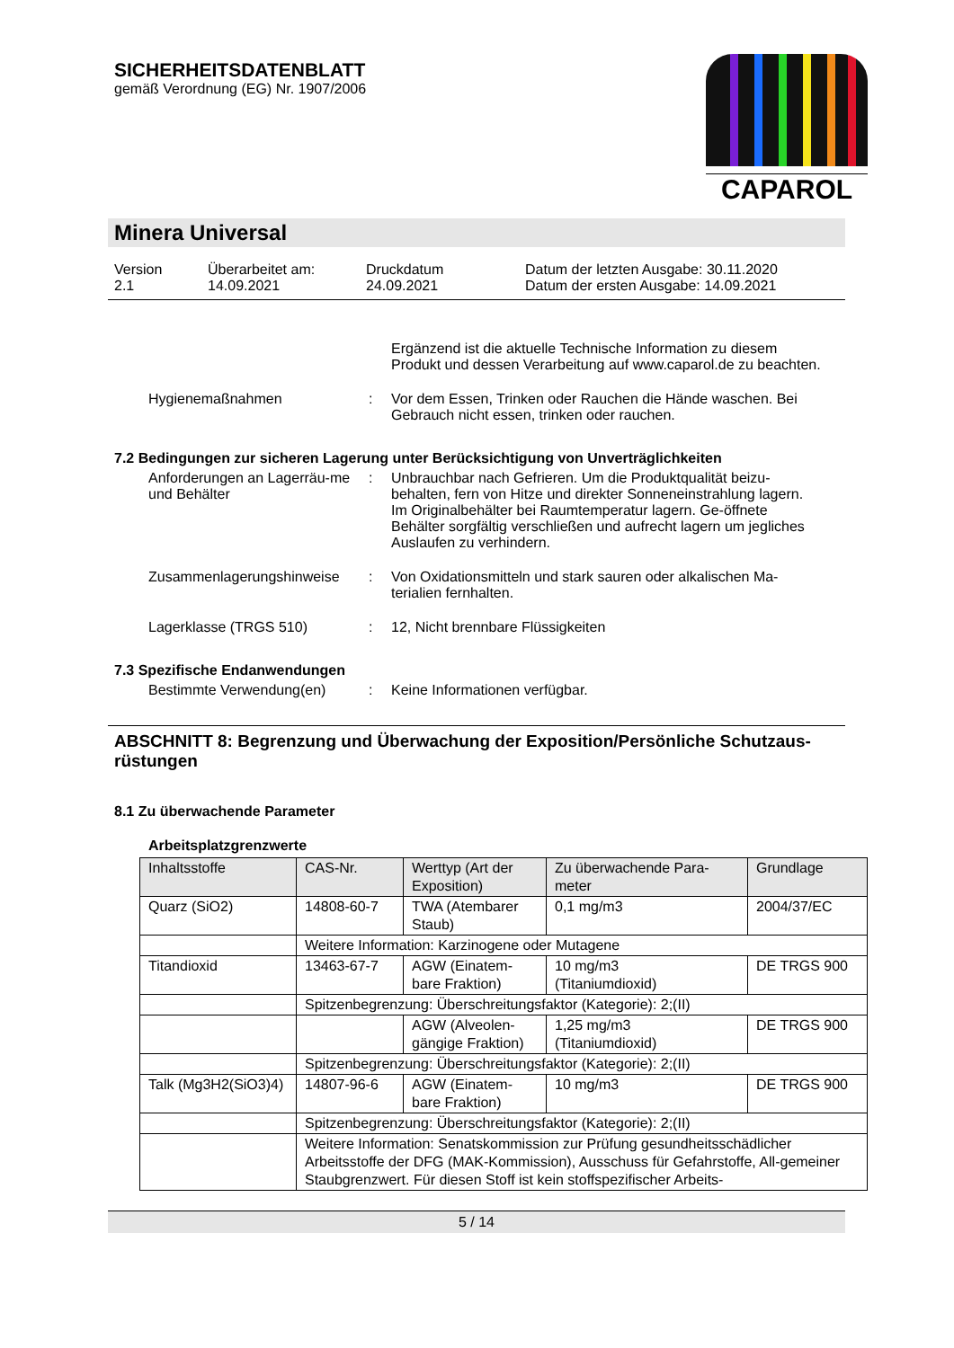SICHERHEITSDATENBLATT
gemäß Verordnung (EG) Nr. 1907/2006
CAPAROL
Minera Universal
Version
2.1
Überarbeitet am:
14.09.2021
Druckdatum
24.09.2021
Datum der letzten Ausgabe: 30.11.2020
Datum der ersten Ausgabe: 14.09.2021
Ergänzend ist die aktuelle Technische Information zu diesem Produkt und dessen Verarbeitung auf www.caparol.de zu beachten.
Hygienemaßnahmen : Vor dem Essen, Trinken oder Rauchen die Hände waschen. Bei Gebrauch nicht essen, trinken oder rauchen.
7.2 Bedingungen zur sicheren Lagerung unter Berücksichtigung von Unverträglichkeiten
Anforderungen an Lagerräu-me und Behälter
: Unbrauchbar nach Gefrieren. Um die Produktqualität beizu-behalten, fern von Hitze und direkter Sonneneinstrahlung lagern. Im Originalbehälter bei Raumtemperatur lagern. Ge-öffnete Behälter sorgfältig verschließen und aufrecht lagern um jegliches Auslaufen zu verhindern.
Zusammenlagerungshinweise : Von Oxidationsmitteln und stark sauren oder alkalischen Ma-terialien fernhalten.
Lagerklasse (TRGS 510) : 12, Nicht brennbare Flüssigkeiten
7.3 Spezifische Endanwendungen
Bestimmte Verwendung(en) : Keine Informationen verfügbar.
ABSCHNITT 8: Begrenzung und Überwachung der Exposition/Persönliche Schutzaus-rüstungen
8.1 Zu überwachende Parameter
Arbeitsplatzgrenzwerte
| Inhaltsstoffe | CAS-Nr. | Werttyp (Art der Exposition) | Zu überwachende Para-meter | Grundlage |
| --- | --- | --- | --- | --- |
| Quarz (SiO2) | 14808-60-7 | TWA (Atembarer Staub) | 0,1 mg/m3 | 2004/37/EC |
| | Weitere Information: Karzinogene oder Mutagene | | | |
| Titandioxid | 13463-67-7 | AGW (Einatem-bare Fraktion) | 10 mg/m3 (Titaniumdioxid) | DE TRGS 900 |
| | Spitzenbegrenzung: Überschreitungsfaktor (Kategorie): 2;(II) | | | |
| | | AGW (Alveolen-gängige Fraktion) | 1,25 mg/m3 (Titaniumdioxid) | DE TRGS 900 |
| | Spitzenbegrenzung: Überschreitungsfaktor (Kategorie): 2;(II) | | | |
| Talk (Mg3H2(SiO3)4) | 14807-96-6 | AGW (Einatem-bare Fraktion) | 10 mg/m3 | DE TRGS 900 |
| | Spitzenbegrenzung: Überschreitungsfaktor (Kategorie): 2;(II) | | | |
| | Weitere Information: Senatskommission zur Prüfung gesundheitsschädlicher Arbeitsstoffe der DFG (MAK-Kommission), Ausschuss für Gefahrstoffe, All-gemeiner Staubgrenzwert. Für diesen Stoff ist kein stoffspezifischer Arbeits- | | | |
5 / 14